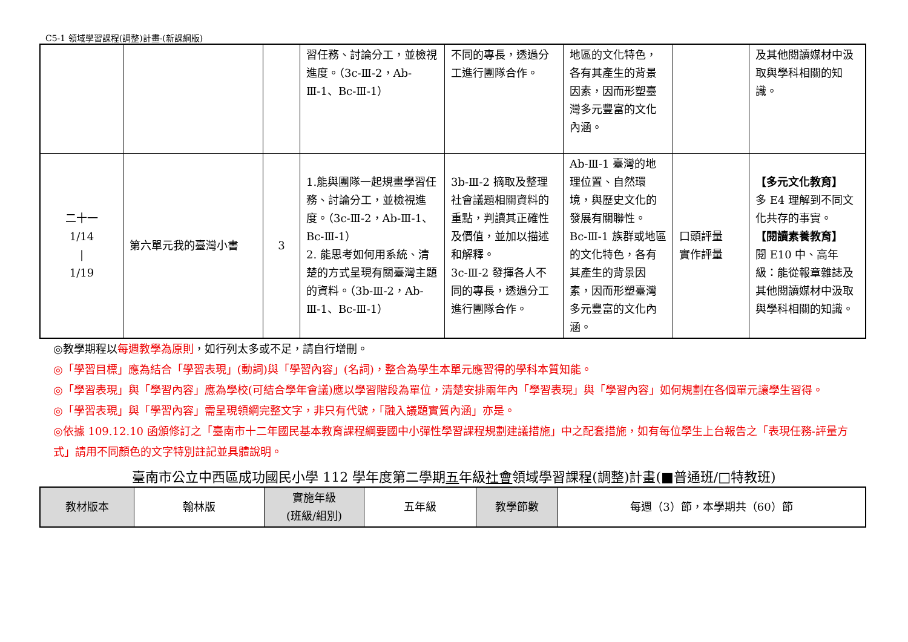C5-1 領域學習課程(調整)計畫-(新課綱版)
| | | | 習任務、討論分工，並檢視進度。（3c-Ⅲ-2，Ab-Ⅲ-1、Bc-Ⅲ-1） | 不同的專長，透過分工進行團隊合作。 | 地區的文化特色，各有其產生的背景因素，因而形塑臺灣多元豐富的文化內涵。 | | 及其他閱讀媒材中汲取與學科相關的知識。 |
| 二十一 1/14 / 1/19 | 第六單元我的臺灣小書 | 3 | 1.能與團隊一起規畫學習任務、討論分工，並檢視進度。（3c-Ⅲ-2，Ab-Ⅲ-1、Bc-Ⅲ-1） 2. 能思考如何用系統、清楚的方式呈現有關臺灣主題的資料。（3b-Ⅲ-2，Ab-Ⅲ-1、Bc-Ⅲ-1） | 3b-Ⅲ-2 摘取及整理社會議題相關資料的重點，判讀其正確性及價值，並加以描述和解釋。 3c-Ⅲ-2 發揮各人不同的專長，透過分工進行團隊合作。 | Ab-Ⅲ-1 臺灣的地理位置、自然環境，與歷史文化的發展有關聯性。 Bc-Ⅲ-1 族群或地區的文化特色，各有其產生的背景因素，因而形塑臺灣多元豐富的文化內涵。 | 口頭評量 實作評量 | 【多元文化教育】 多 E4 理解到不同文化共存的事實。 【閱讀素養教育】 閱 E10 中、高年級：能從報章雜誌及其他閱讀媒材中汲取與學科相關的知識。 |
◎教學期程以每週教學為原則，如行列太多或不足，請自行增刪。
◎「學習目標」應為結合「學習表現」(動詞)與「學習內容」(名詞)，整合為學生本單元應習得的學科本質知能。
◎「學習表現」與「學習內容」應為學校(可結合學年會議)應以學習階段為單位，清楚安排兩年內「學習表現」與「學習內容」如何規劃在各個單元讓學生習得。
◎「學習表現」與「學習內容」需呈現領綱完整文字，非只有代號，「融入議題實質內涵」亦是。
◎依據 109.12.10 函頒修訂之「臺南市十二年國民基本教育課程綱要國中小彈性學習課程規劃建議措施」中之配套措施，如有每位學生上台報告之「表現任務-評量方式」請用不同顏色的文字特別註記並具體說明。
臺南市公立中西區成功國民小學 112 學年度第二學期五年級社會領域學習課程(調整)計畫(■普通班/□特教班)
| 教材版本 | 翰林版 | 實施年級 (班級/組別) | 五年級 | 教學節數 | 每週（3）節，本學期共（60）節 |